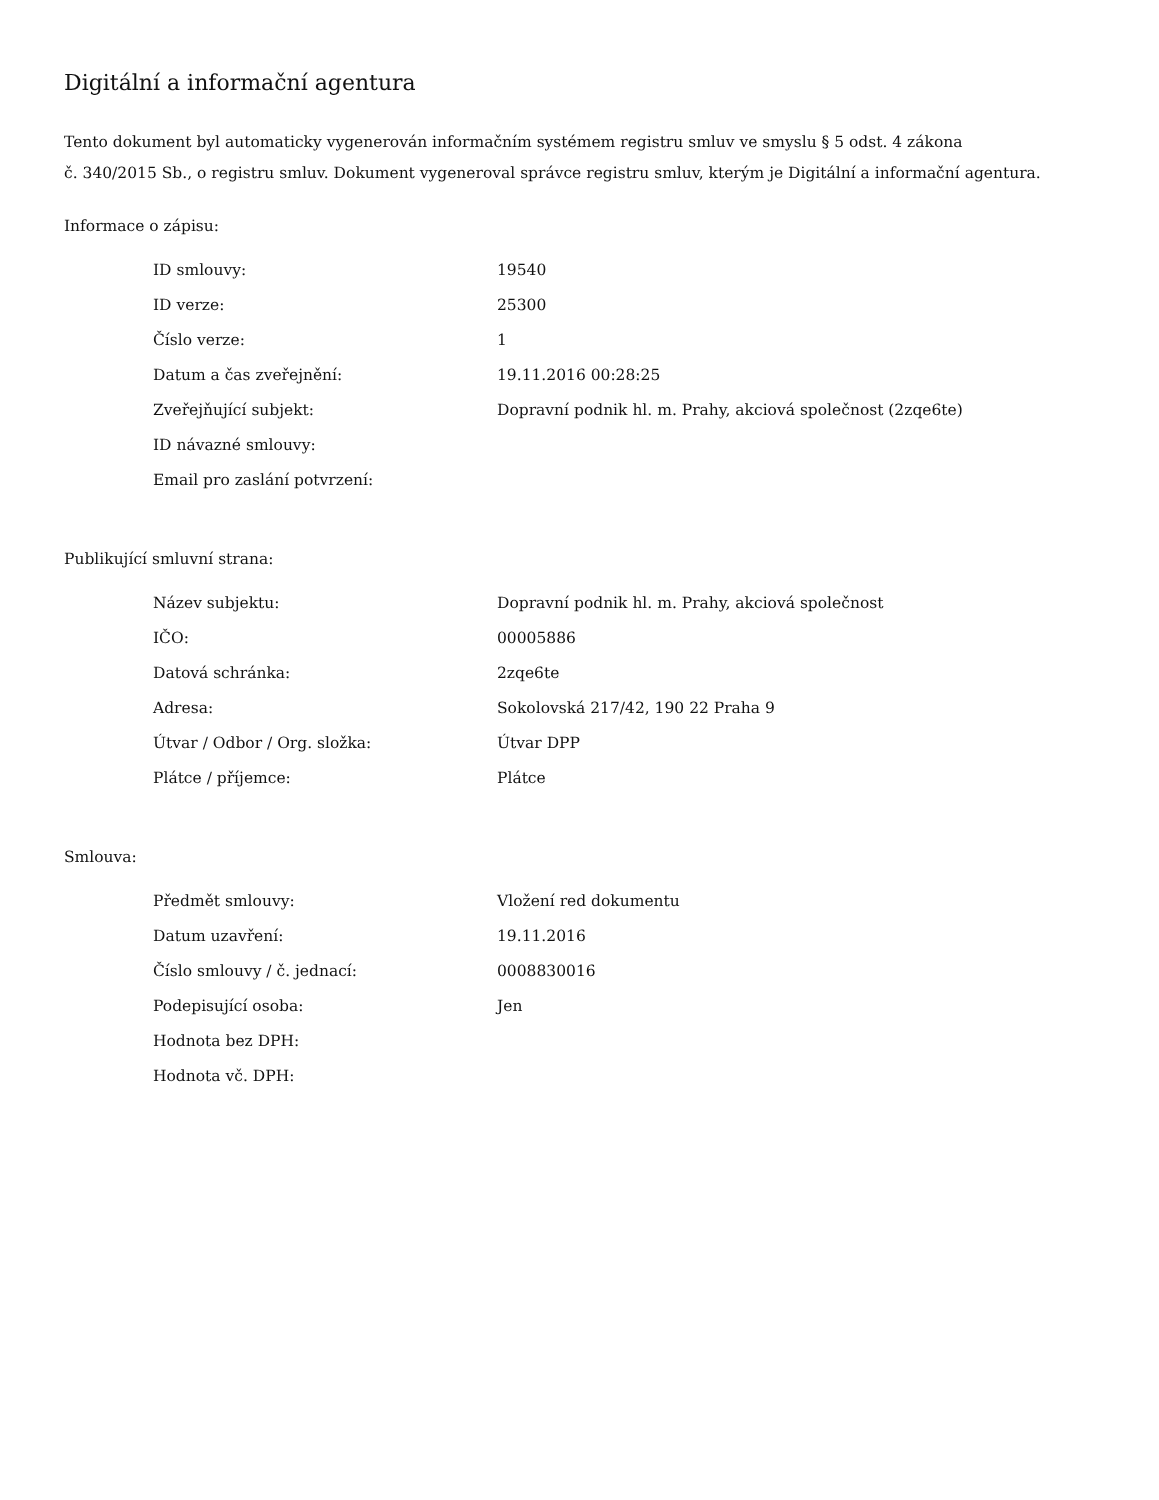Digitální a informační agentura
Tento dokument byl automaticky vygenerován informačním systémem registru smluv ve smyslu § 5 odst. 4 zákona
č. 340/2015 Sb., o registru smluv. Dokument vygeneroval správce registru smluv, kterým je Digitální a informační agentura.
Informace o zápisu:
| ID smlouvy: | 19540 |
| ID verze: | 25300 |
| Číslo verze: | 1 |
| Datum a čas zveřejnění: | 19.11.2016 00:28:25 |
| Zveřejňující subjekt: | Dopravní podnik hl. m. Prahy, akciová společnost (2zqe6te) |
| ID návazné smlouvy: | |
| Email pro zaslání potvrzení: | |
Publikující smluvní strana:
| Název subjektu: | Dopravní podnik hl. m. Prahy, akciová společnost |
| IČO: | 00005886 |
| Datová schránka: | 2zqe6te |
| Adresa: | Sokolovská 217/42, 190 22 Praha 9 |
| Útvar / Odbor / Org. složka: | Útvar DPP |
| Plátce / příjemce: | Plátce |
Smlouva:
| Předmět smlouvy: | Vložení red dokumentu |
| Datum uzavření: | 19.11.2016 |
| Číslo smlouvy / č. jednací: | 0008830016 |
| Podepisující osoba: | Jen |
| Hodnota bez DPH: | |
| Hodnota vč. DPH: | |